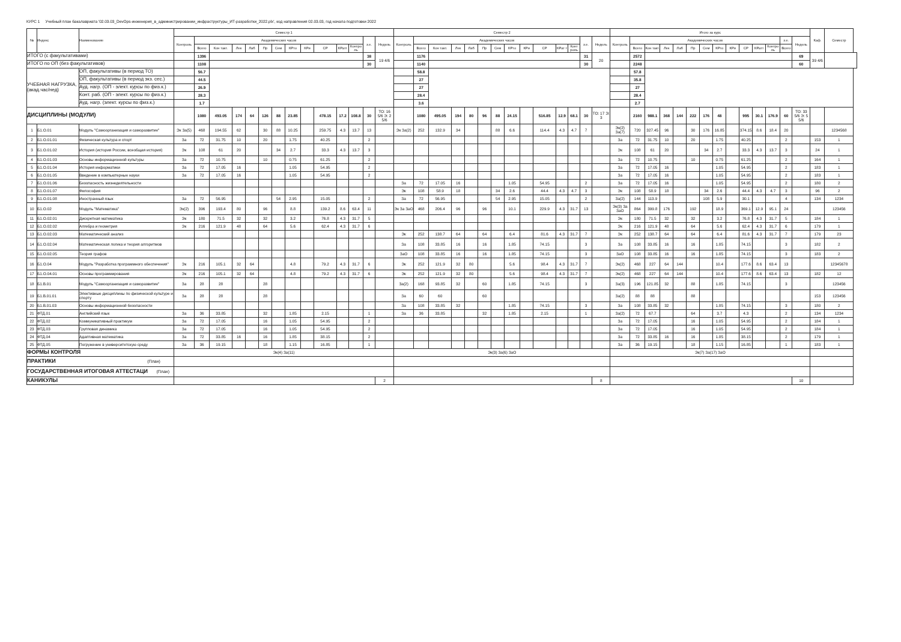КУРС 1 Учебный план бакалавриата '02.03.03_DevOps-инженерия_в_администрировании_инфраструктуры_ИТ-разработки_2022.plx', код направления 02.03.03, год начала подготовки 2022
| № | Индекс | Наименование | Семестр 1 | | | | | | | | | | | | | | Семестр 2 | | | | | | | | | | | | | | Итого за курс | | | | | | | | | | | | | | Каф. | Семестр |
| --- | --- | --- | --- | --- | --- | --- | --- | --- | --- | --- | --- | --- | --- | --- | --- | --- | --- | --- | --- | --- | --- | --- | --- | --- | --- | --- | --- | --- | --- | --- | --- | --- | --- | --- | --- | --- | --- | --- | --- | --- | --- | --- | --- | --- | --- | --- |
| | | | Контроль | Академических часов | | | | | | | | | | | з.е. | Недель | Контроль | Академических часов | | | | | | | | | | | з.е. | Недель | Контроль | Академических часов | | | | | | | | | | | з.е. | Недель | | |
| | | | | Всего | Кон такт. | Лек | Лаб | Пр | Сем | КРто | КРи | СР | КРатт | Контро ль | | | | Всего | Кон такт. | Лек | Лаб | Пр | Сем | КРто | КРи | СР | КРат т | Конт роль | | | | Всего | Кон такт. | Лек | Лаб | Пр | Сем | КРто | КРи | СР | КРатт | Контро ль | Всего | | | |
| ИТОГО (с факультативами) | | | | 1396 | | | | | | | | | | | 38 | 19 4/6 | | 1176 | | | | | | | | | | | 31 | 20 | | 2572 | | | | | | | | | | | | 69 | 39 4/6 | |
| ИТОГО по ОП (без факультативов) | | | | 1108 | | | | | | | | | | | 30 | | | 1140 | | | | | | | | | | | 30 | | | 2248 | | | | | | | | | | | | 60 | | |
| УЧЕБНАЯ НАГРУЗКА, (акад.час/нед) | | ОП, факультативы (в период ТО) | | 56.7 | | | | | | | | | | | | | | 58.8 | | | | | | | | | | | | | | 57.8 | | | | | | | | | | | | | | |
| | | ОП, факультативы (в период экз. сес.) | | 44.5 | | | | | | | | | | | | | | 27 | | | | | | | | | | | | | | 35.8 | | | | | | | | | | | | | | |
| | | Ауд. нагр. (ОП - элект. курсы по физ.к.) | | 26.9 | | | | | | | | | | | | | | 27 | | | | | | | | | | | | | | 27 | | | | | | | | | | | | | | |
| | | Конт. раб. (ОП - элект. курсы по физ.к.) | | 28.3 | | | | | | | | | | | | | | 28.4 | | | | | | | | | | | | | | 28.4 | | | | | | | | | | | | | | |
| | | Ауд. нагр. (элект. курсы по физ.к.) | | 1.7 | | | | | | | | | | | | | | 3.6 | | | | | | | | | | | | | | 2.7 | | | | | | | | | | | | | | |
| ДИСЦИПЛИНЫ (МОДУЛИ) | | | | 1080 | 493.05 | 174 | 64 | 126 | 88 | 23.85 | | 478.15 | 17.2 | 108.8 | 30 | ТО: 16 5/6 Э: 2 5/6 | | 1080 | 495.05 | 194 | 80 | 96 | 88 | 24.15 | | 516.85 | 12.9 | 68.1 | 30 | ТО: 17 Э: 3 | | 2160 | 988.1 | 368 | 144 | 222 | 176 | 48 | | 995 | 30.1 | 176.9 | 60 | ТО: 33 5/6 Э: 5 5/6 | | |
| 1 | Б1.О.01 | Модуль "Самоорганизация и саморазвитие" | Эк За(5) | 468 | 194.55 | 62 | | 30 | 88 | 10.25 | | 259.75 | 4.3 | 13.7 | 13 | | Эк За(2) | 252 | 132.9 | 34 | | | 88 | 6.6 | | 114.4 | 4.3 | 4.7 | 7 | | Эк(2) За(7) | 720 | 327.45 | 96 | | 30 | 176 | 16.85 | | 374.15 | 8.6 | 18.4 | 20 | | | 1234568 |
| 2 | Б1.О.01.01 | Физическая культура и спорт | За | 72 | 31.75 | 10 | | 20 | | 1.75 | | 40.25 | | | 2 | | | | | | | | | | | | | | | | За | 72 | 31.75 | 10 | | 20 | | 1.75 | | 40.25 | | | 2 | | 153 | 1 |
| 3 | Б1.О.01.02 | История (история России, всеобщая история) | Эк | 108 | 61 | 20 | | | 34 | 2.7 | | 33.3 | 4.3 | 13.7 | 3 | | | | | | | | | | | | | | | | Эк | 108 | 61 | 20 | | | 34 | 2.7 | | 33.3 | 4.3 | 13.7 | 3 | | 24 | 1 |
| 4 | Б1.О.01.03 | Основы информационной культуры | За | 72 | 10.75 | | | 10 | | 0.75 | | 61.25 | | | 2 | | | | | | | | | | | | | | | | За | 72 | 10.75 | | | 10 | | 0.75 | | 61.25 | | | 2 | | 164 | 1 |
| 5 | Б1.О.01.04 | История информатики | За | 72 | 17.05 | 16 | | | | 1.05 | | 54.95 | | | 2 | | | | | | | | | | | | | | | | За | 72 | 17.05 | 16 | | | | 1.05 | | 54.95 | | | 2 | | 183 | 1 |
| 6 | Б1.О.01.05 | Введение в компьютерные науки | За | 72 | 17.05 | 16 | | | | 1.05 | | 54.95 | | | 2 | | | | | | | | | | | | | | | | За | 72 | 17.05 | 16 | | | | 1.05 | | 54.95 | | | 2 | | 183 | 1 |
| 7 | Б1.О.01.06 | Безопасность жизнедеятельности | | | | | | | | | | | | | | | За | 72 | 17.05 | 16 | | | | 1.05 | | 54.95 | | | 2 | | За | 72 | 17.05 | 16 | | | | 1.05 | | 54.95 | | | 2 | | 180 | 2 |
| 8 | Б1.О.01.07 | Философия | | | | | | | | | | | | | | | Эк | 108 | 58.9 | 18 | | | 34 | 2.6 | | 44.4 | 4.3 | 4.7 | 3 | | Эк | 108 | 58.9 | 18 | | | 34 | 2.6 | | 44.4 | 4.3 | 4.7 | 3 | | 96 | 2 |
| 9 | Б1.О.01.08 | Иностранный язык | За | 72 | 56.95 | | | | 54 | 2.95 | | 15.05 | | | 2 | | За | 72 | 56.95 | | | | 54 | 2.95 | | 15.05 | | | 2 | | За(2) | 144 | 113.9 | | | | 108 | 5.9 | | 30.1 | | | 4 | | 134 | 1234 |
| 10 | Б1.О.02 | Модуль "Математика" | Эк(2) | 396 | 193.4 | 80 | | 96 | | 8.8 | | 139.2 | 8.6 | 63.4 | 11 | | Эк За ЗаО | 468 | 206.4 | 96 | | 96 | | 10.1 | | 229.9 | 4.3 | 31.7 | 13 | | Эк(3) За ЗаО | 864 | 399.8 | 176 | | 192 | | 18.9 | | 369.1 | 12.9 | 95.1 | 24 | | | 123456 |
| 11 | Б1.О.02.01 | Дискретная математика | Эк | 180 | 71.5 | 32 | | 32 | | 3.2 | | 76.8 | 4.3 | 31.7 | 5 | | | | | | | | | | | | | | | | Эк | 180 | 71.5 | 32 | | 32 | | 3.2 | | 76.8 | 4.3 | 31.7 | 5 | | 184 | 1 |
| 12 | Б1.О.02.02 | Алгебра и геометрия | Эк | 216 | 121.9 | 48 | | 64 | | 5.6 | | 62.4 | 4.3 | 31.7 | 6 | | | | | | | | | | | | | | | | Эк | 216 | 121.9 | 48 | | 64 | | 5.6 | | 62.4 | 4.3 | 31.7 | 6 | | 179 | 1 |
| 13 | Б1.О.02.03 | Математический анализ | | | | | | | | | | | | | | | Эк | 252 | 138.7 | 64 | | 64 | | 6.4 | | 81.6 | 4.3 | 31.7 | 7 | | Эк | 252 | 138.7 | 64 | | 64 | | 6.4 | | 81.6 | 4.3 | 31.7 | 7 | | 179 | 23 |
| 14 | Б1.О.02.04 | Математическая логика и теория алгоритмов | | | | | | | | | | | | | | | За | 108 | 33.85 | 16 | | 16 | | 1.85 | | 74.15 | | | 3 | | За | 108 | 33.85 | 16 | | 16 | | 1.85 | | 74.15 | | | 3 | | 182 | 2 |
| 15 | Б1.О.02.05 | Теория графов | | | | | | | | | | | | | | | ЗаО | 108 | 33.85 | 16 | | 16 | | 1.85 | | 74.15 | | | 3 | | ЗаО | 108 | 33.85 | 16 | | 16 | | 1.85 | | 74.15 | | | 3 | | 183 | 2 |
| 16 | Б1.О.04 | Модуль "Разработка программного обеспечения" | Эк | 216 | 105.1 | 32 | 64 | | | 4.8 | | 79.2 | 4.3 | 31.7 | 6 | | Эк | 252 | 121.9 | 32 | 80 | | | 5.6 | | 98.4 | 4.3 | 31.7 | 7 | | Эк(2) | 468 | 227 | 64 | 144 | | | 10.4 | | 177.6 | 8.6 | 63.4 | 13 | | | 12345678 |
| 17 | Б1.О.04.01 | Основы программирования | Эк | 216 | 105.1 | 32 | 64 | | | 4.8 | | 79.2 | 4.3 | 31.7 | 6 | | Эк | 252 | 121.9 | 32 | 80 | | | 5.6 | | 98.4 | 4.3 | 31.7 | 7 | | Эк(2) | 468 | 227 | 64 | 144 | | | 10.4 | | 177.6 | 8.6 | 63.4 | 13 | | 182 | 12 |
| 18 | Б1.В.01 | Модуль "Самоорганизация и саморазвитие" | За | 28 | 28 | | | 28 | | | | | | | | | За(2) | 168 | 93.85 | 32 | | 60 | | 1.85 | | 74.15 | | | 3 | | За(3) | 196 | 121.85 | 32 | | 88 | | 1.85 | | 74.15 | | | 3 | | | 123456 |
| 19 | Б1.В.01.01 | Элективные дисциплины по физической культуре и спорту | За | 28 | 28 | | | 28 | | | | | | | | | За | 60 | 60 | | | 60 | | | | | | | | | За(2) | 88 | 88 | | | 88 | | | | | | | | | 153 | 123456 |
| 20 | Б1.В.01.03 | Основы информационной безопасности | | | | | | | | | | | | | | | За | 108 | 33.85 | 32 | | | | 1.85 | | 74.15 | | | 3 | | За | 108 | 33.85 | 32 | | | | 1.85 | | 74.15 | | | 3 | | 180 | 2 |
| 21 | ФТД.01 | Английский язык | За | 36 | 33.85 | | | 32 | | 1.85 | | 2.15 | | | 1 | | За | 36 | 33.85 | | | 32 | | 1.85 | | 2.15 | | | 1 | | За(2) | 72 | 67.7 | | | 64 | | 3.7 | | 4.3 | | | 2 | | 134 | 1234 |
| 22 | ФТД.02 | Коммуникативный практикум | За | 72 | 17.05 | | | 16 | | 1.05 | | 54.95 | | | 2 | | | | | | | | | | | | | | | | За | 72 | 17.05 | | | 16 | | 1.05 | | 54.95 | | | 2 | | 184 | 1 |
| 23 | ФТД.03 | Групповая динамика | За | 72 | 17.05 | | | 16 | | 1.05 | | 54.95 | | | 2 | | | | | | | | | | | | | | | | За | 72 | 17.05 | | | 16 | | 1.05 | | 54.95 | | | 2 | | 184 | 1 |
| 24 | ФТД.04 | Адаптивная математика | За | 72 | 33.85 | 16 | | 16 | | 1.85 | | 38.15 | | | 2 | | | | | | | | | | | | | | | | За | 72 | 33.85 | 16 | | 16 | | 1.85 | | 38.15 | | | 2 | | 179 | 1 |
| 25 | ФТД.05 | Погружение в университетскую среду | За | 36 | 19.15 | | | 18 | | 1.15 | | 16.85 | | | 1 | | | | | | | | | | | | | | | | За | 36 | 19.15 | | | 18 | | 1.15 | | 16.85 | | | 1 | | 183 | 1 |
| ФОРМЫ КОНТРОЛЯ | | | Эк(4) За(11) | | | | | | | | | | | | | | Эк(3) За(6) ЗаО | | | | | | | | | | | | | | Эк(7) За(17) ЗаО | | | | | | | | | | | | | | | |
| ПРАКТИКИ (План) | | | | | | | | | | | | | | | | | | | | | | | | | | | | | | | | | | | | | | | | | | | | | | |
| ГОСУДАРСТВЕННАЯ ИТОГОВАЯ АТТЕСТАЦИ (План) | | | | | | | | | | | | | | | | | | | | | | | | | | | | | | | | | | | | | | | | | | | | | | |
| КАНИКУЛЫ | | | | | | | | | | | | | | | | 2 | | | | | | | | | | | | | | 8 | | | | | | | | | | | | | | 10 | | |